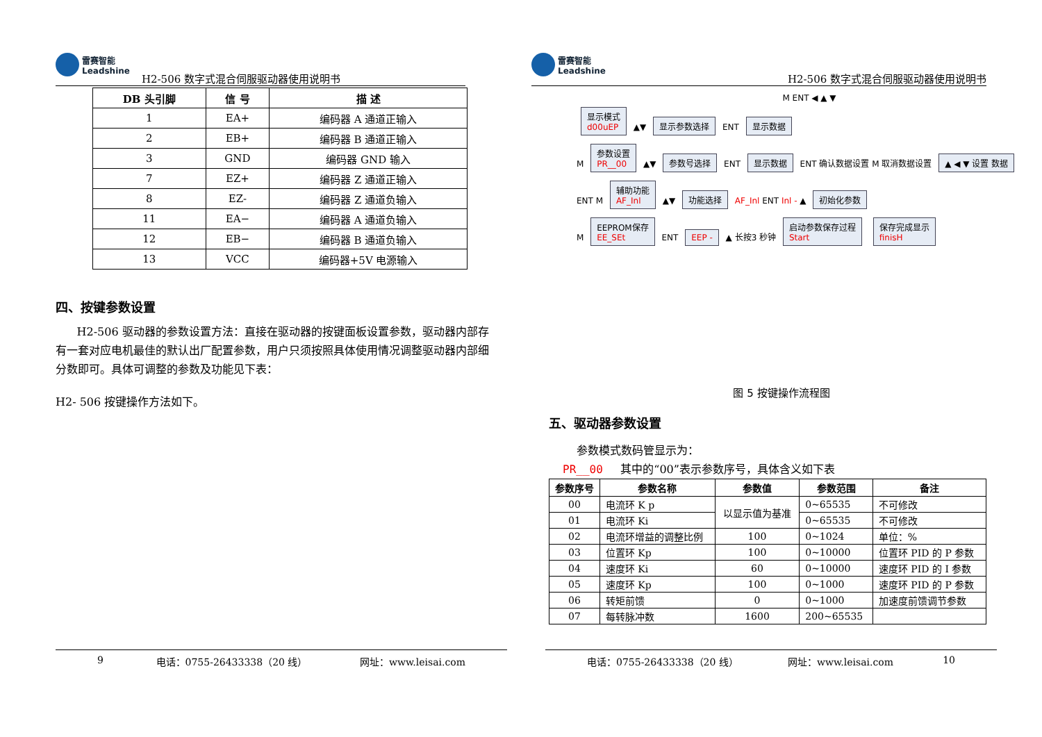雷赛智能
Leadshine
H2-506 数字式混合伺服驱动器使用说明书
| DB 头引脚 | 信 号 | 描 述 |
| --- | --- | --- |
| 1 | EA+ | 编码器 A 通道正输入 |
| 2 | EB+ | 编码器 B 通道正输入 |
| 3 | GND | 编码器 GND 输入 |
| 7 | EZ+ | 编码器 Z 通道正输入 |
| 8 | EZ- | 编码器 Z 通道负输入 |
| 11 | EA− | 编码器 A 通道负输入 |
| 12 | EB− | 编码器 B 通道负输入 |
| 13 | VCC | 编码器+5V 电源输入 |
四、按键参数设置
H2-506 驱动器的参数设置方法：直接在驱动器的按键面板设置参数，驱动器内部存有一套对应电机最佳的默认出厂配置参数，用户只须按照具体使用情况调整驱动器内部细分数即可。具体可调整的参数及功能见下表：
H2- 506 按键操作方法如下。
9 电话：0755-26433338（20 线） 网址：www.leisai.com
雷赛智能
Leadshine
H2-506 数字式混合伺服驱动器使用说明书
M ENT ◀ ▲ ▼
显示模式
d00uEP ▲▼ 显示参数选择 ENT 显示数据
M 参数设置
PR__00 ▲▼ 参数号选择 ENT 显示数据 ENT 确认数据设置 M 取消数据设置 ▲ ◀ ▼ 设置 数据
ENT M 辅助功能
AF_Inl ▲▼ 功能选择 AF_Inl ENT Inl - ▲ 初始化参数
M EEPROM保存
EE_SEt ENT EEP - ▲ 长按3 秒钟 启动参数保存过程
Start 保存完成显示
finisH
图 5 按键操作流程图
五、驱动器参数设置
参数模式数码管显示为：
PR__00 其中的“00”表示参数序号，具体含义如下表
| 参数序号 | 参数名称 | 参数值 | 参数范围 | 备注 |
| --- | --- | --- | --- | --- |
| 00 | 电流环 K p | 以显示值为基准 | 0~65535 | 不可修改 |
| 01 | 电流环 Ki | | 0~65535 | 不可修改 |
| 02 | 电流环增益的调整比例 | 100 | 0~1024 | 单位：% |
| 03 | 位置环 Kp | 100 | 0~10000 | 位置环 PID 的 P 参数 |
| 04 | 速度环 Ki | 60 | 0~10000 | 速度环 PID 的 I 参数 |
| 05 | 速度环 Kp | 100 | 0~1000 | 速度环 PID 的 P 参数 |
| 06 | 转矩前馈 | 0 | 0~1000 | 加速度前馈调节参数 |
| 07 | 每转脉冲数 | 1600 | 200~65535 | |
电话：0755-26433338（20 线） 网址：www.leisai.com 10